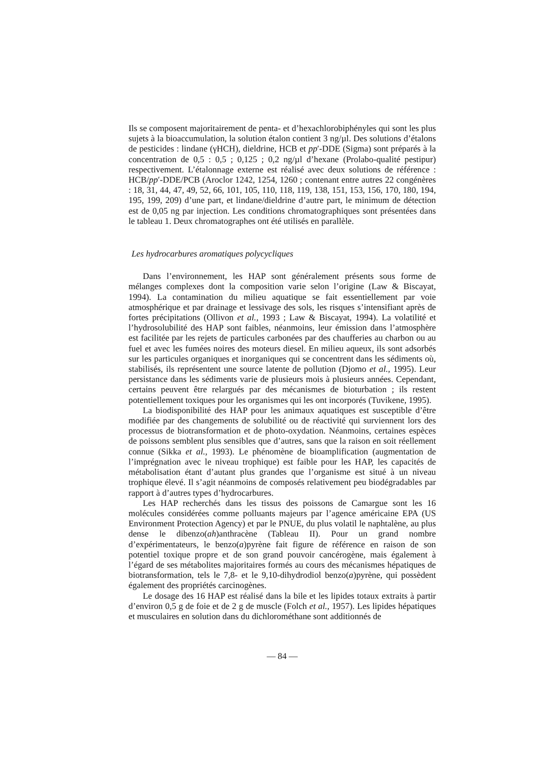Ils se composent majoritairement de penta- et d’hexachlorobiphényles qui sont les plus sujets à la bioaccumulation, la solution étalon contient 3 ng/µl. Des solutions d’étalons de pesticides : lindane (γHCH), dieldrine, HCB et pp′-DDE (Sigma) sont préparés à la concentration de 0,5 : 0,5 ; 0,125 ; 0,2 ng/µl d’hexane (Prolabo-qualité pestipur) respectivement. L’étalonnage externe est réalisé avec deux solutions de référence : HCB/pp′-DDE/PCB (Aroclor 1242, 1254, 1260 ; contenant entre autres 22 congénères : 18, 31, 44, 47, 49, 52, 66, 101, 105, 110, 118, 119, 138, 151, 153, 156, 170, 180, 194, 195, 199, 209) d’une part, et lindane/dieldrine d’autre part, le minimum de détection est de 0,05 ng par injection. Les conditions chromatographiques sont présentées dans le tableau 1. Deux chromatographes ont été utilisés en parallèle.
Les hydrocarbures aromatiques polycycliques
Dans l’environnement, les HAP sont généralement présents sous forme de mélanges complexes dont la composition varie selon l’origine (Law & Biscayat, 1994). La contamination du milieu aquatique se fait essentiellement par voie atmosphérique et par drainage et lessivage des sols, les risques s’intensifiant après de fortes précipitations (Ollivon et al., 1993 ; Law & Biscayat, 1994). La volatilité et l’hydrosolubilité des HAP sont faibles, néanmoins, leur émission dans l’atmosphère est facilitée par les rejets de particules carbonées par des chaufferies au charbon ou au fuel et avec les fumées noires des moteurs diesel. En milieu aqueux, ils sont adsorbés sur les particules organiques et inorganiques qui se concentrent dans les sédiments où, stabilisés, ils représentent une source latente de pollution (Djomo et al., 1995). Leur persistance dans les sédiments varie de plusieurs mois à plusieurs années. Cependant, certains peuvent être relargués par des mécanismes de bioturbation ; ils restent potentiellement toxiques pour les organismes qui les ont incorporés (Tuvikene, 1995).
La biodisponibilité des HAP pour les animaux aquatiques est susceptible d’être modifiée par des changements de solubilité ou de réactivité qui surviennent lors des processus de biotransformation et de photo-oxydation. Néanmoins, certaines espèces de poissons semblent plus sensibles que d’autres, sans que la raison en soit réellement connue (Sikka et al., 1993). Le phénomène de bioamplification (augmentation de l’imprégnation avec le niveau trophique) est faible pour les HAP, les capacités de métabolisation étant d’autant plus grandes que l’organisme est situé à un niveau trophique élevé. Il s’agit néanmoins de composés relativement peu biodégradables par rapport à d’autres types d’hydrocarbures.
Les HAP recherchés dans les tissus des poissons de Camargue sont les 16 molécules considérées comme polluants majeurs par l’agence américaine EPA (US Environment Protection Agency) et par le PNUE, du plus volatil le naphtalène, au plus dense le dibenzo(ah)anthracène (Tableau II). Pour un grand nombre d’expérimentateurs, le benzo(a)pyrène fait figure de référence en raison de son potentiel toxique propre et de son grand pouvoir cancérogène, mais également à l’égard de ses métabolites majoritaires formés au cours des mécanismes hépatiques de biotransformation, tels le 7,8- et le 9,10-dihydrodiol benzo(a)pyrène, qui possèdent également des propriétés carcinogènes.
Le dosage des 16 HAP est réalisé dans la bile et les lipides totaux extraits à partir d’environ 0,5 g de foie et de 2 g de muscle (Folch et al., 1957). Les lipides hépatiques et musculaires en solution dans du dichlorométhane sont additionnés de
— 84 —